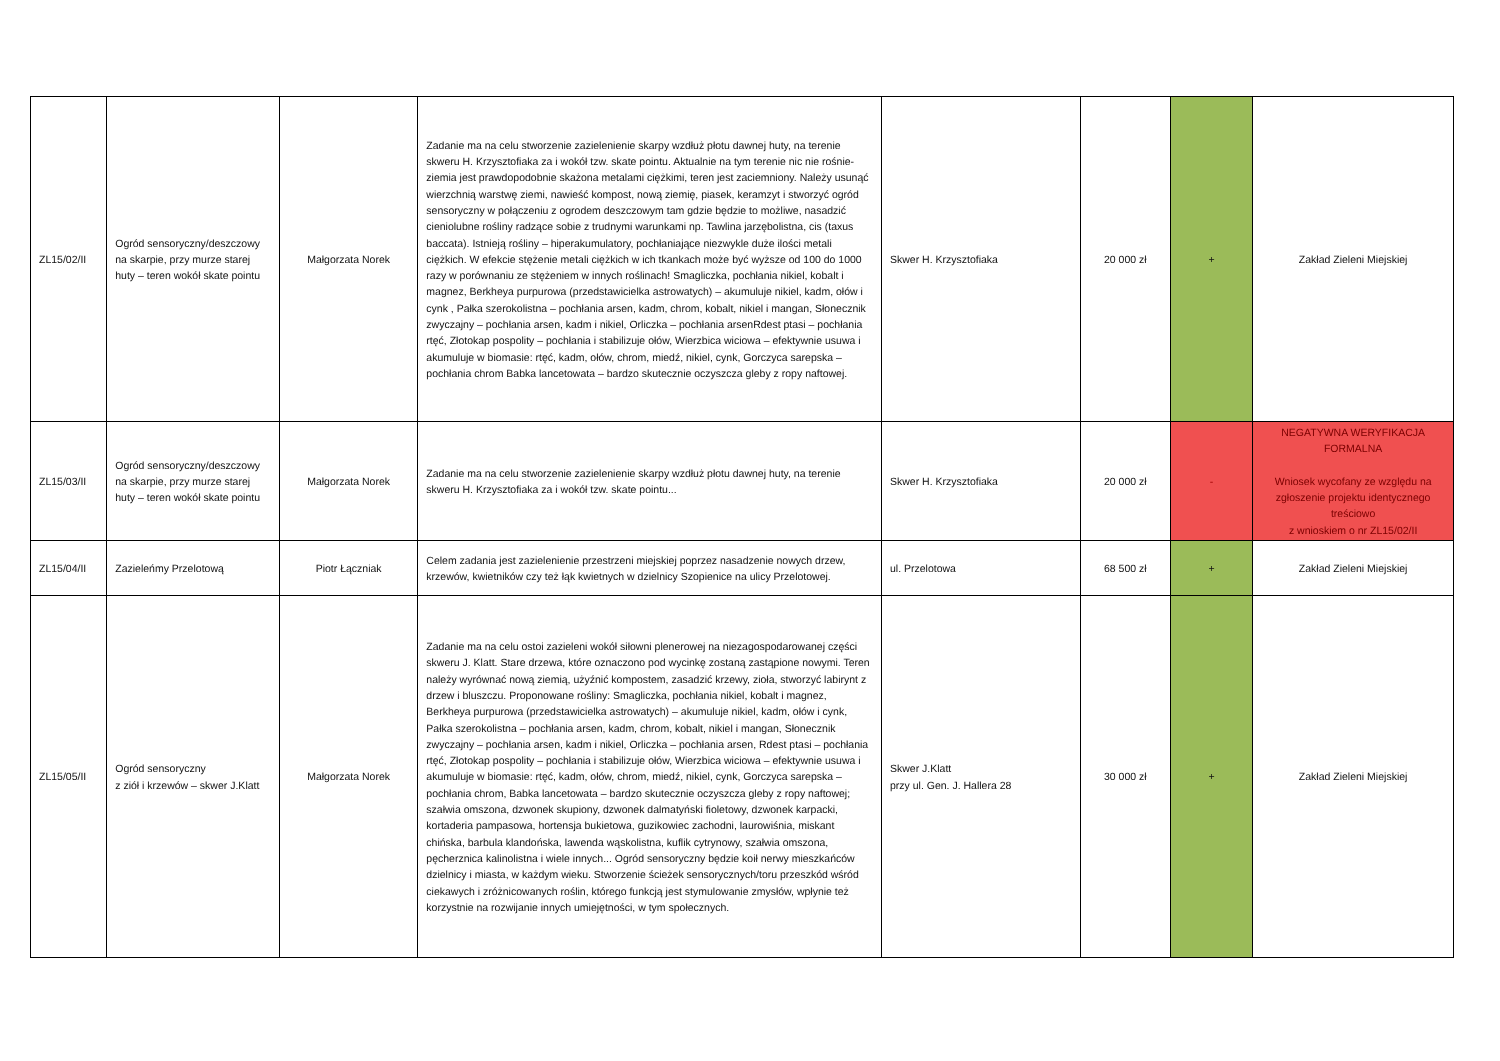| ZL15/02/II | Ogród sensoryczny/deszczowy na skarpie, przy murze starej huty – teren wokół skate pointu | Małgorzata Norek | Zadanie ma na celu stworzenie zazielenienie skarpy wzdłuż płotu dawnej huty, na terenie skweru H. Krzysztofiaka za i wokół tzw. skate pointu. Aktualnie na tym terenie nic nie rośnie- ziemia jest prawdopodobnie skażona metalami ciężkimi, teren jest zaciemniony. Należy usunąć wierzchnią warstwę ziemi, nawieść kompost, nową ziemię, piasek, keramzyt i stworzyć ogród sensoryczny w połączeniu z ogrodem deszczowym tam gdzie będzie to możliwe, nasadzić cieniolubne rośliny radzące sobie z trudnymi warunkami np. Tawlina jarzębolistna, cis (taxus baccata). Istnieją rośliny – hiperakumulatory, pochłaniające niezwykle duże ilości metali ciężkich. W efekcie stężenie metali ciężkich w ich tkankach może być wyższe od 100 do 1000 razy w porównaniu ze stężeniem w innych roślinach! Smagliczka, pochłania nikiel, kobalt i magnez, Berkheya purpurowa (przedstawicielka astrowatych) – akumuluje nikiel, kadm, ołów i cynk , Pałka szerokolistna – pochłania arsen, kadm, chrom, kobalt, nikiel i mangan, Słonecznik zwyczajny – pochłania arsen, kadm i nikiel, Orliczka – pochłania arsenRdest ptasi – pochłania rtęć, Złotokap pospolity – pochłania i stabilizuje ołów, Wierzbica wiciowa – efektywnie usuwa i akumuluje w biomasie: rtęć, kadm, ołów, chrom, miedź, nikiel, cynk, Gorczyca sarepska – pochłania chrom Babka lancetowata – bardzo skutecznie oczyszcza gleby z ropy naftowej. | Skwer H. Krzysztofiaka | 20 000 zł | + | Zakład Zieleni Miejskiej |
| ZL15/03/II | Ogród sensoryczny/deszczowy na skarpie, przy murze starej huty – teren wokół skate pointu | Małgorzata Norek | Zadanie ma na celu stworzenie zazielenienie skarpy wzdłuż płotu dawnej huty, na terenie skweru H. Krzysztofiaka za i wokół tzw. skate pointu... | Skwer H. Krzysztofiaka | 20 000 zł | - | NEGATYWNA WERYFIKACJA FORMALNA Wniosek wycofany ze względu na zgłoszenie projektu identycznego treściowo z wnioskiem o nr ZL15/02/II |
| ZL15/04/II | Zazieleńmy Przelotową | Piotr Łączniak | Celem zadania jest zazielenienie przestrzeni miejskiej poprzez nasadzenie nowych drzew, krzewów, kwietników czy też łąk kwietnych w dzielnicy Szopienice na ulicy Przelotowej. | ul. Przelotowa | 68 500 zł | + | Zakład Zieleni Miejskiej |
| ZL15/05/II | Ogród sensoryczny z ziół i krzewów – skwer J.Klatt | Małgorzata Norek | Zadanie ma na celu ostoi zazieleni wokół siłowni plenerowej na niezagospodarowanej części skweru J. Klatt. Stare drzewa, które oznaczono pod wycinkę zostaną zastąpione nowymi. Teren należy wyrównać nową ziemią, użyźnić kompostem, zasadzić krzewy, zioła, stworzyć labirynt z drzew i bluszczu. Proponowane rośliny: Smagliczka, pochłania nikiel, kobalt i magnez, Berkheya purpurowa (przedstawicielka astrowatych) – akumuluje nikiel, kadm, ołów i cynk, Pałka szerokolistna – pochłania arsen, kadm, chrom, kobalt, nikiel i mangan, Słonecznik zwyczajny – pochłania arsen, kadm i nikiel, Orliczka – pochłania arsen, Rdest ptasi – pochłania rtęć, Złotokap pospolity – pochłania i stabilizuje ołów, Wierzbica wiciowa – efektywnie usuwa i akumuluje w biomasie: rtęć, kadm, ołów, chrom, miedź, nikiel, cynk, Gorczyca sarepska – pochłania chrom, Babka lancetowata – bardzo skutecznie oczyszcza gleby z ropy naftowej; szałwia omszona, dzwonek skupiony, dzwonek dalmatyński fioletowy, dzwonek karpacki, kortaderia pampasowa, hortensja bukietowa, guzikowiec zachodni, laurowiśnia, miskant chińska, barbula klandońska, lawenda wąskolistna, kuflik cytrynowy, szałwia omszona, pęcherznica kalinolistna i wiele innych... Ogród sensoryczny będzie koił nerwy mieszkańców dzielnicy i miasta, w każdym wieku. Stworzenie ścieżek sensorycznych/toru przeszkód wśród ciekawych i zróżnicowanych roślin, którego funkcją jest stymulowanie zmysłów, wpłynie też korzystnie na rozwijanie innych umiejętności, w tym społecznych. | Skwer J.Klatt przy ul. Gen. J. Hallera 28 | 30 000 zł | + | Zakład Zieleni Miejskiej |